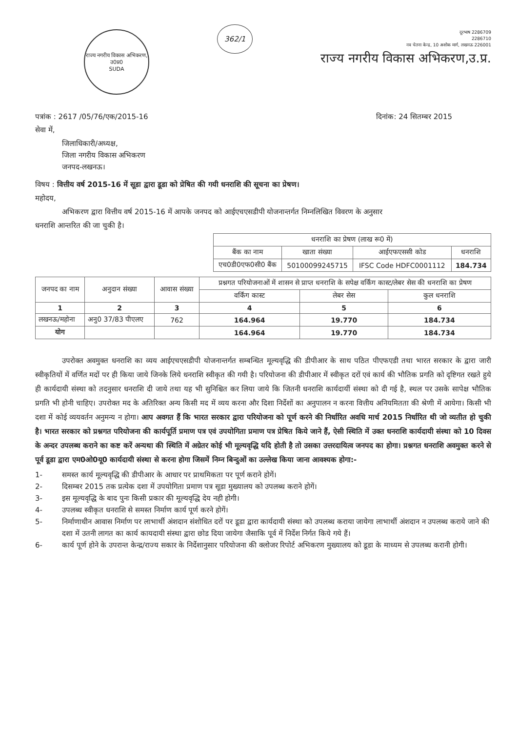राज्य नगरीय विकास अभिकरण, उ0प्र0
SUDA
362/1
दूरभाष 2286709
2286710
नव चेतना केन्द्र, 10 अशोक मार्ग, लखनऊ 226001
राज्य नगरीय विकास अभिकरण,उ.प्र.
पत्रांक : 2617 /05/76/एक/2015-16 दिनांक: 24 सितम्बर 2015
सेवा में,
जिलाधिकारी/अध्यक्ष,
जिला नगरीय विकास अभिकरण
जनपद-लखनऊ।
विषय : वित्तीय वर्ष 2015-16 में सूडा द्वारा डूडा को प्रेषित की गयी धनराशि की सूचना का प्रेषण।
महोदय,
अभिकरण द्वारा वित्तीय वर्ष 2015-16 में आपके जनपद को आईएचएसडीपी योजनान्तर्गत निम्नलिखित विवरण के अनुसार
धनराशि आन्तरित की जा चुकी है।
| धनराशि का प्रेषण (लाख रू0 में) | | | |
| --- | --- | --- | --- |
| बैंक का नाम | खाता संख्या | आईएफएससी कोड | धनराशि |
| एच0डी0एफ0सी0 बैंक | 50100099245715 | IFSC Code HDFC0001112 | 184.734 |
| जनपद का नाम | अनुदान संख्या | आवास संख्या | प्रश्नगत परियोजनाओं में शासन से प्राप्त धनराशि के सपेक्ष वर्किंग कास्ट/लेबर सेस की धनराशि का प्रेषण | | |
| --- | --- | --- | --- | --- | --- |
| | | | वर्किंग कास्ट | लेबर सेस | कुल धनराशि |
| 1 | 2 | 3 | 4 | 5 | 6 |
| लखनऊ/महोना | अनु0 37/83 पीएलए | 762 | 164.964 | 19.770 | 184.734 |
| योग | | | 164.964 | 19.770 | 184.734 |
उपरोक्त अवमुक्त धनराशि का व्यय आईएचएसडीपी योजनान्तर्गत सम्बन्धित मूल्यवृद्धि की डीपीआर के साथ पठित पीएफएडी तथा भारत सरकार के द्वारा जारी स्वीकृतियों में वर्णित मदों पर ही किया जाये जिनके लिये धनराशि स्वीकृत की गयी है। परियोजना की डीपीआर में स्वीकृत दरों एवं कार्य की भौतिक प्रगति को दृष्टिगत रखते हुये ही कार्यदायी संस्था को तदनुसार धनराशि दी जाये तथा यह भी सुनिश्चित कर लिया जाये कि जितनी धनराशि कार्यदायीं संस्था को दी गई है, स्थल पर उसके सापेक्ष भौतिक प्रगति भी होनी चाहिए। उपरोक्त मद के अतिरिक्त अन्य किसी मद में व्यय करना और दिशा निर्देशों का अनुपालन न करना वित्तीय अनियमितता की श्रेणी में आयेगा। किसी भी दशा में कोई व्ययवर्तन अनुमन्य न होगा। आप अवगत हैं कि भारत सरकार द्वारा परियोजना को पूर्ण करने की निर्धारित अवधि मार्च 2015 निर्धारित थी जो व्यतीत हो चुकी है। भारत सरकार को प्रश्नगत परियोजना की कार्यपूर्ति प्रमाण पत्र एवं उपयोगिता प्रमाण पत्र प्रेषित किये जाने हैं, ऐसी स्थिति में उक्त धनराशि कार्यदायी संस्था को 10 दिवस के अन्दर उपलब्ध कराने का कष्ट करें अन्यथा की स्थिति में अग्रेतर कोई भी मूल्यवृद्धि यदि होती है तो उसका उत्तरदायित्व जनपद का होगा। प्रश्नगत धनराशि अवमुक्त करने से पूर्व डूडा द्वारा एम0ओ0यू0 कार्यदायी संस्था से करना होगा जिसमें निम्न बिन्दुओं का उल्लेख किया जाना आवश्यक होगा:-
1- समस्त कार्य मूल्यवृद्धि की डीपीआर के आधार पर प्राथमिकता पर पूर्ण कराने होगें।
2- दिसम्बर 2015 तक प्रत्येक दशा में उपयोगिता प्रमाण पत्र सूडा मुख्यालय को उपलब्ध कराने होगें।
3- इस मूल्यवृद्धि के बाद पुनः किसी प्रकार की मूल्यवृद्धि देय नही होगी।
4- उपलब्ध स्वीकृत धनराशि से समस्त निर्माण कार्य पूर्ण करने होगें।
5- निर्माणाधीन आवास निर्माण पर लाभार्थी अंशदान संशोधित दरों पर डूडा द्वारा कार्यदायी संस्था को उपलब्ध कराया जायेगा लाभार्थी अंशदान न उपलब्ध कराये जाने की दशा में उतनी लागत का कार्य कायदायी संस्था द्वारा छोड दिया जायेगा जैसाकि पूर्व में निर्देश निर्गत किये गये हैं।
6- कार्य पूर्ण होने के उपरान्त केन्द्र/राज्य सकार के निर्देशानुसार परियोजना की क्लोजर रिपोर्ट अभिकरण मुख्यालय को डूडा के माध्यम से उपलब्ध करानी होगी।